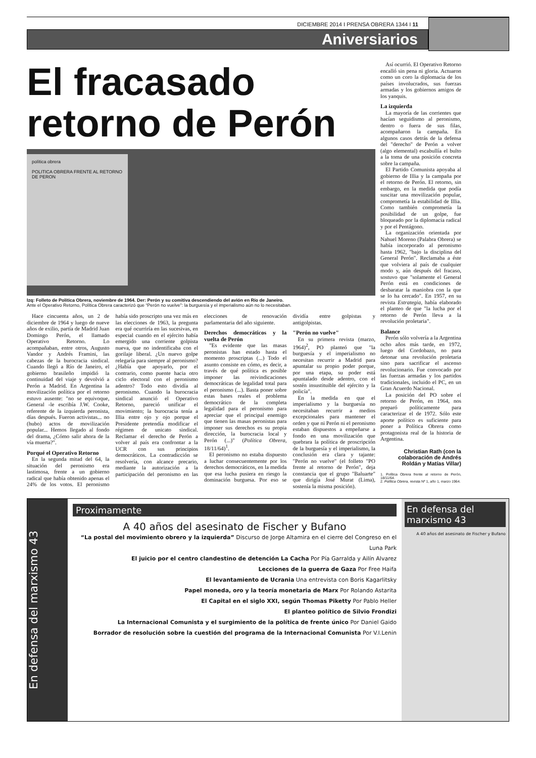DICIEMBRE 2014 I PRENSA OBRERA 1344 I 11
Aniversiarios
El fracasado retorno de Perón
política obrera
POLITICA OBRERA FRENTE AL RETORNO DE PERON
Izq: Folleto de Política Obrera, noviembre de 1964. Der: Perón y su comitiva descendiendo del avión en Río de Janeiro.
Ante el Operativo Retorno, Política Obrera caracterizó que “Perón no vuelve”: la burguesía y el imperialismo aún no lo necesitaban.
Hace cincuenta años, un 2 de diciembre de 1964 y luego de nueve años de exilio, partía de Madrid Juan Domingo Perón, el llamado Operativo Retorno. Lo acompañaban, entre otros, Augusto Vandor y Andrés Framini, las cabezas de la burocracia sindical. Cuando llegó a Río de Janeiro, el gobierno brasileño impidió la continuidad del viaje y devolvió a Perón a Madrid. En Argentina la movilización política por el retorno estuvo ausente: "no se equivoque, General -le escribía J.W. Cooke, referente de la izquierda peronista, días después. Fueron activistas... no (hubo) actos de movilización popular... Hemos llegado al fondo del drama, ¿Cómo salir ahora de la vía muerta?".
Porqué el Operativo Retorno
En la segunda mitad del 64, la situación del peronismo era lastimosa, frente a un gobierno radical que había obtenido apenas el 24% de los votos. El peronismo había sido proscripto una vez más en las elecciones de 1963, la pregunta era qué ocurriría en las sucesivas, en especial cuando en el ejército había emergido una corriente golpista nueva, que no indentificaba con el gorilaje liberal. ¿Un nuevo golpe relegaría para siempre al peronismo? ¿Había que apoyarlo, por el contrario, como puente hacia otro ciclo electoral con el peronismo adentro? Todo esto dividía al peronismo. Cuando la burocracia sindical anunció el Operativo Retorno, pareció unificar el movimiento; la burocracia tenía a Illia entre ojo y ojo porque el Presidente pretendía modificar el régimen de unicato sindical. Reclamar el derecho de Perón a volver al país era confrontar a la UCR con sus principios democráticos. La contradicción se resolvería, con alcance precario, mediante la autorización a la participación del peronismo en las elecciones de renovación parlamentaria del año siguiente.
Derechos democráticos y la vuelta de Perón
"Es evidente que las masas peronistas han estado hasta el momento proscriptas (...) Todo el asunto consiste en cómo, es decir, a través de qué política es posible imponer las reivindicaciones democráticas de legalidad total para el peronismo (...). Basta poner sobre estas bases reales el problema democrático de la completa legalidad para el peronismo para apreciar que el principal enemigo que tienen las masas peronistas para imponer sus derechos es su propia dirección, la burocracia local y Perón (...)" (Política Obrera, 18/11/64)<sup>1</sup>.
El peronismo no estaba dispuesto a luchar consecuentemente por los derechos democráticos, en la medida que esa lucha pusiera en riesgo la dominación burguesa. Por eso se dividía entre golpistas y antigolpistas.
"Perón no vuelve"
En su primera revista (marzo, 1964)<sup>2</sup>, PO planteó que "la burguesía y el imperialismo no necesitan recurrir a Madrid para apuntalar su propio poder porque, por una etapa, su poder está apuntalado desde adentro, con el sostén insustituible del ejército y la policía".
En la medida en que el imperialismo y la burguesía no necesitaban recurrir a medios excepcionales para mantener el orden y que ni Perón ni el peronismo estaban dispuestos a empeñarse a fondo en una movilización que quebrara la política de proscripción de la burguesía y el imperialismo, la conclusión era clara y tajante: "Perón no vuelve" (el folleto "PO frente al retorno de Perón", deja constancia que el grupo "Baluarte" que dirigía José Murat (Lima), sostenía la misma posición).
Así ocurrió. El Operativo Retorno encalló sin pena ni gloria. Actuaron como un coro la diplomacia de los países involucrados, sus fuerzas armadas y los gobiernos amigos de los yanquis.
La izquierda
La mayoría de las corrientes que hacían seguidismo al peronismo, dentro o fuera de sus filas, acompañaron la campaña. En algunos casos detrás de la defensa del "derecho" de Perón a volver (algo elemental) escabullía el bulto a la toma de una posición concreta sobre la campaña.
El Partido Comunista apoyaba al gobierno de Illia y la campaña por el retorno de Perón. El retorno, sin embargo, en la medida que podía suscitar una movilización popular, comprometía la estabilidad de Illia. Como también comprometía la posibilidad de un golpe, fue bloqueado por la diplomacia radical y por el Pentágono.
La organización orientada por Nahuel Moreno (Palabra Obrera) se había incorporado al peronismo hasta 1962, "bajo la disciplina del General Perón". Reclamaba a éste que volviera al país de cualquier modo y, aún después del fracaso, sostuvo que "solamente el General Perón está en condiciones de desbaratar la maniobra con la que se lo ha cercado". En 1957, en su revista Estrategia, había elaborado el planteo de que "la lucha por el retorno de Perón lleva a la revolución proletaria".
Balance
Perón sólo volvería a la Argentina ocho años más tarde, en 1972, luego del Cordobazo, no para detonar una revolución proletaria sino para sacrificar el ascenso revolucionario. Fue convocado por las fuerzas armadas y los partidos tradicionales, incluido el PC, en un Gran Acuerdo Nacional.
La posición del PO sobre el retorno de Perón, en 1964, nos preparó políticamente para caracterizar el de 1972. Sólo este aporte político es suficiente para poner a Política Obrera como protagonista real de la historia de Argentina.
Christian Rath (con la colaboración de Andrés Roldán y Matías Villar)
1. Política Obrera frente al retorno de Perón, 18/11/64.
2. Política Obrera, revista Nº 1, año 1, marzo 1964.
En defensa del marxismo 43
Proximamente
A 40 años del asesinato de Fischer y Bufano
“La postal del movimiento obrero y la izquierda” Discurso de Jorge Altamira en el cierre del Congreso en el Luna Park
El juicio por el centro clandestino de detención La Cacha Por Pía Garralda y Ailín Alvarez
Lecciones de la guerra de Gaza Por Free Haifa
El levantamiento de Ucrania Una entrevista con Boris Kagarlitsky
Papel moneda, oro y la teoría monetaria de Marx Por Rolando Astarita
El Capital en el siglo XXI, según Thomas Piketty Por Pablo Heller
El planteo político de Silvio Frondizi
La Internacional Comunista y el surgimiento de la política de frente único Por Daniel Gaido
Borrador de resolución sobre la cuestión del programa de la Internacional Comunista Por V.I.Lenin
En defensa del marxismo 43
A 40 años del asesinato de Fischer y Bufano